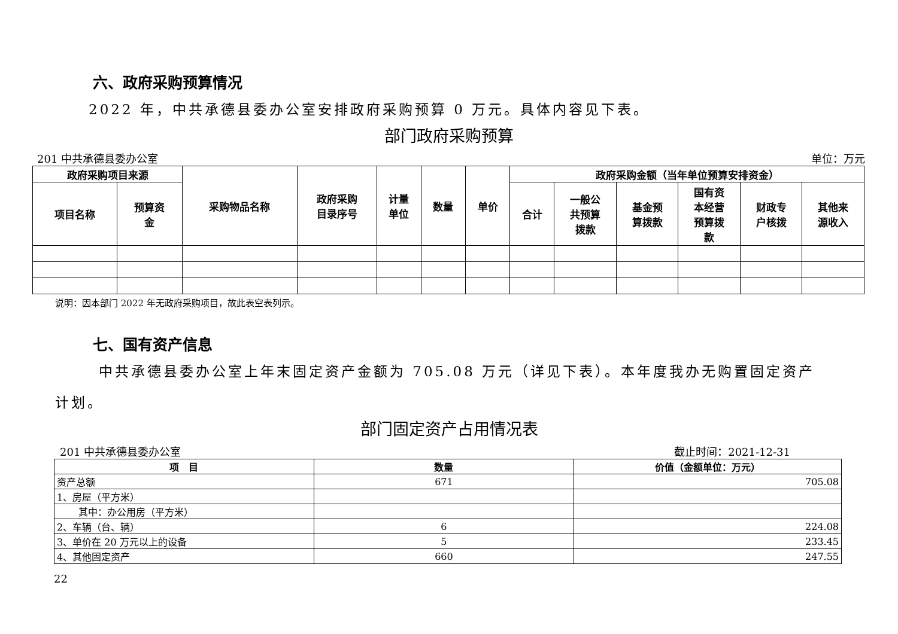六、政府采购预算情况
2022 年，中共承德县委办公室安排政府采购预算 0 万元。具体内容见下表。
部门政府采购预算
201 中共承德县委办公室 单位：万元
| 政府采购项目来源 | | 采购物品名称 | 政府采购 目录序号 | 计量 单位 | 数量 | 单价 | 政府采购金额（当年单位预算安排资金） | | | | | |
| --- | --- | --- | --- | --- | --- | --- | --- | --- | --- | --- | --- | --- |
| 项目名称 | 预算资 金 | | | | | | 合计 | 一般公 共预算 拨款 | 基金预 算拨款 | 国有资 本经营 预算拨 款 | 财政专 户核拨 | 其他来 源收入 |
说明：因本部门 2022 年无政府采购项目，故此表空表列示。
七、国有资产信息
中共承德县委办公室上年末固定资产金额为 705.08 万元（详见下表）。本年度我办无购置固定资产
计划。
部门固定资产占用情况表
201 中共承德县委办公室 截止时间：2021-12-31
| 项 目 | 数量 | 价值（金额单位：万元） |
| --- | --- | --- |
| 资产总额 | 671 | 705.08 |
| 1、房屋（平方米） | | |
| 其中：办公用房（平方米） | | |
| 2、车辆（台、辆） | 6 | 224.08 |
| 3、单价在 20 万元以上的设备 | 5 | 233.45 |
| 4、其他固定资产 | 660 | 247.55 |
22